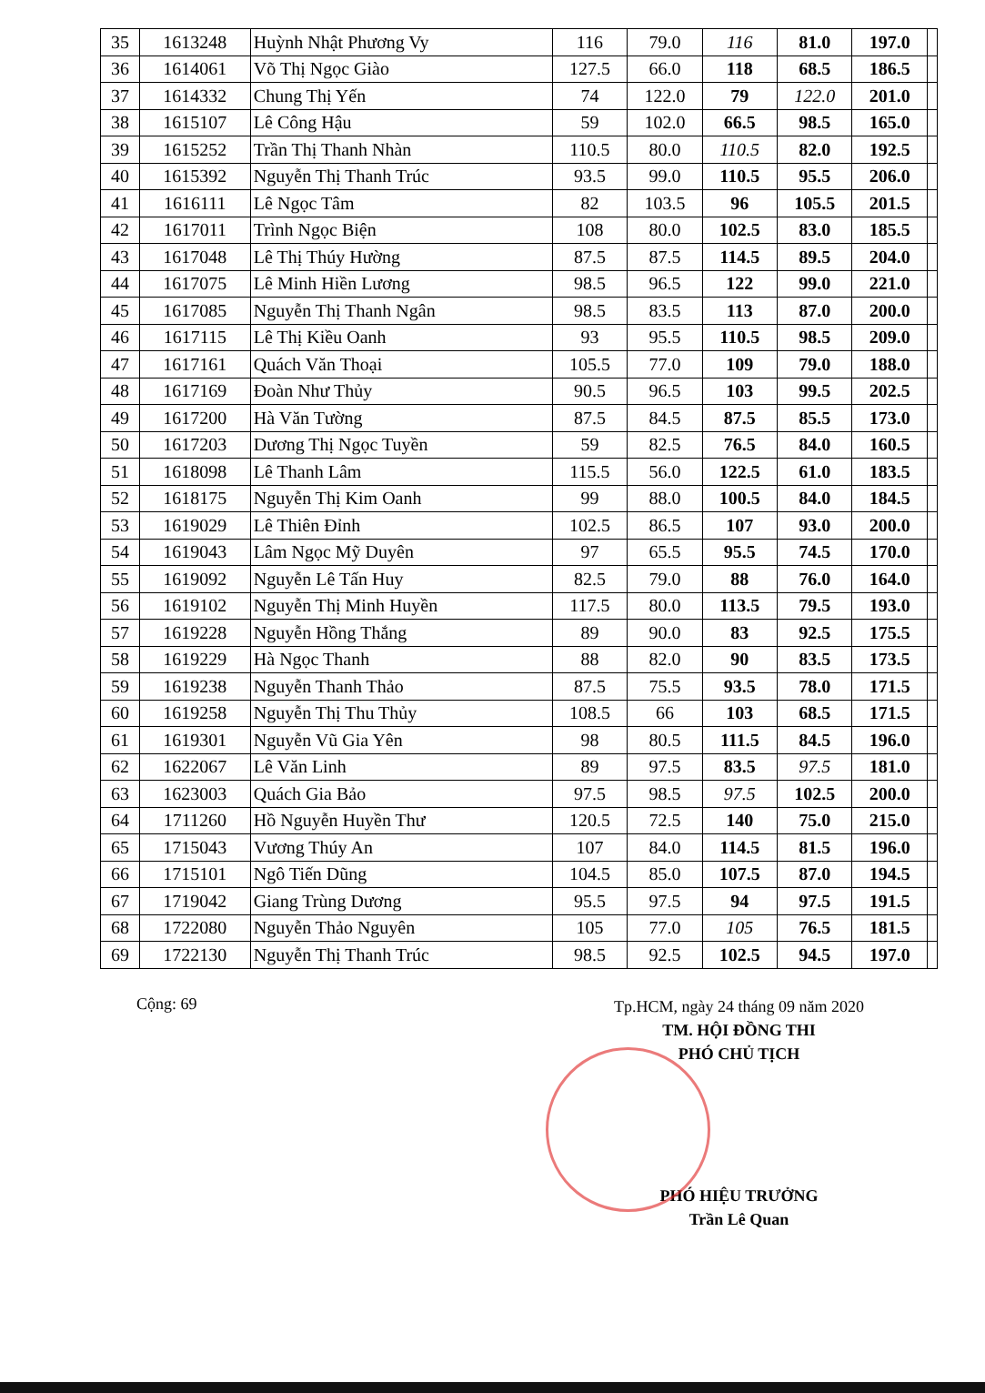| 35 | 1613248 | Huỳnh Nhật Phương Vy | 116 | 79.0 | 116 | 81.0 | 197.0 | |
| 36 | 1614061 | Võ Thị Ngọc Giào | 127.5 | 66.0 | 118 | 68.5 | 186.5 | |
| 37 | 1614332 | Chung Thị Yến | 74 | 122.0 | 79 | 122.0 | 201.0 | |
| 38 | 1615107 | Lê Công Hậu | 59 | 102.0 | 66.5 | 98.5 | 165.0 | |
| 39 | 1615252 | Trần Thị Thanh Nhàn | 110.5 | 80.0 | 110.5 | 82.0 | 192.5 | |
| 40 | 1615392 | Nguyễn Thị Thanh Trúc | 93.5 | 99.0 | 110.5 | 95.5 | 206.0 | |
| 41 | 1616111 | Lê Ngọc Tâm | 82 | 103.5 | 96 | 105.5 | 201.5 | |
| 42 | 1617011 | Trình Ngọc Biện | 108 | 80.0 | 102.5 | 83.0 | 185.5 | |
| 43 | 1617048 | Lê Thị Thúy Hường | 87.5 | 87.5 | 114.5 | 89.5 | 204.0 | |
| 44 | 1617075 | Lê Minh Hiền Lương | 98.5 | 96.5 | 122 | 99.0 | 221.0 | |
| 45 | 1617085 | Nguyễn Thị Thanh Ngân | 98.5 | 83.5 | 113 | 87.0 | 200.0 | |
| 46 | 1617115 | Lê Thị Kiều Oanh | 93 | 95.5 | 110.5 | 98.5 | 209.0 | |
| 47 | 1617161 | Quách Văn Thoại | 105.5 | 77.0 | 109 | 79.0 | 188.0 | |
| 48 | 1617169 | Đoàn Như Thủy | 90.5 | 96.5 | 103 | 99.5 | 202.5 | |
| 49 | 1617200 | Hà Văn Tường | 87.5 | 84.5 | 87.5 | 85.5 | 173.0 | |
| 50 | 1617203 | Dương Thị Ngọc Tuyền | 59 | 82.5 | 76.5 | 84.0 | 160.5 | |
| 51 | 1618098 | Lê Thanh Lâm | 115.5 | 56.0 | 122.5 | 61.0 | 183.5 | |
| 52 | 1618175 | Nguyễn Thị Kim Oanh | 99 | 88.0 | 100.5 | 84.0 | 184.5 | |
| 53 | 1619029 | Lê Thiên Đỉnh | 102.5 | 86.5 | 107 | 93.0 | 200.0 | |
| 54 | 1619043 | Lâm Ngọc Mỹ Duyên | 97 | 65.5 | 95.5 | 74.5 | 170.0 | |
| 55 | 1619092 | Nguyễn Lê Tấn Huy | 82.5 | 79.0 | 88 | 76.0 | 164.0 | |
| 56 | 1619102 | Nguyễn Thị Minh Huyền | 117.5 | 80.0 | 113.5 | 79.5 | 193.0 | |
| 57 | 1619228 | Nguyễn Hồng Thắng | 89 | 90.0 | 83 | 92.5 | 175.5 | |
| 58 | 1619229 | Hà Ngọc Thanh | 88 | 82.0 | 90 | 83.5 | 173.5 | |
| 59 | 1619238 | Nguyễn Thanh Thảo | 87.5 | 75.5 | 93.5 | 78.0 | 171.5 | |
| 60 | 1619258 | Nguyễn Thị Thu Thủy | 108.5 | 66 | 103 | 68.5 | 171.5 | |
| 61 | 1619301 | Nguyễn Vũ Gia Yên | 98 | 80.5 | 111.5 | 84.5 | 196.0 | |
| 62 | 1622067 | Lê Văn Linh | 89 | 97.5 | 83.5 | 97.5 | 181.0 | |
| 63 | 1623003 | Quách Gia Bảo | 97.5 | 98.5 | 97.5 | 102.5 | 200.0 | |
| 64 | 1711260 | Hồ Nguyễn Huyền Thư | 120.5 | 72.5 | 140 | 75.0 | 215.0 | |
| 65 | 1715043 | Vương Thúy An | 107 | 84.0 | 114.5 | 81.5 | 196.0 | |
| 66 | 1715101 | Ngô Tiến Dũng | 104.5 | 85.0 | 107.5 | 87.0 | 194.5 | |
| 67 | 1719042 | Giang Trùng Dương | 95.5 | 97.5 | 94 | 97.5 | 191.5 | |
| 68 | 1722080 | Nguyễn Thảo Nguyên | 105 | 77.0 | 105 | 76.5 | 181.5 | |
| 69 | 1722130 | Nguyễn Thị Thanh Trúc | 98.5 | 92.5 | 102.5 | 94.5 | 197.0 | |
Cộng: 69
Tp.HCM, ngày 24 tháng 09 năm 2020
TM. HỘI ĐỒNG THI
PHÓ CHỦ TỊCH
PHÓ HIỆU TRƯỞNG
Trần Lê Quan